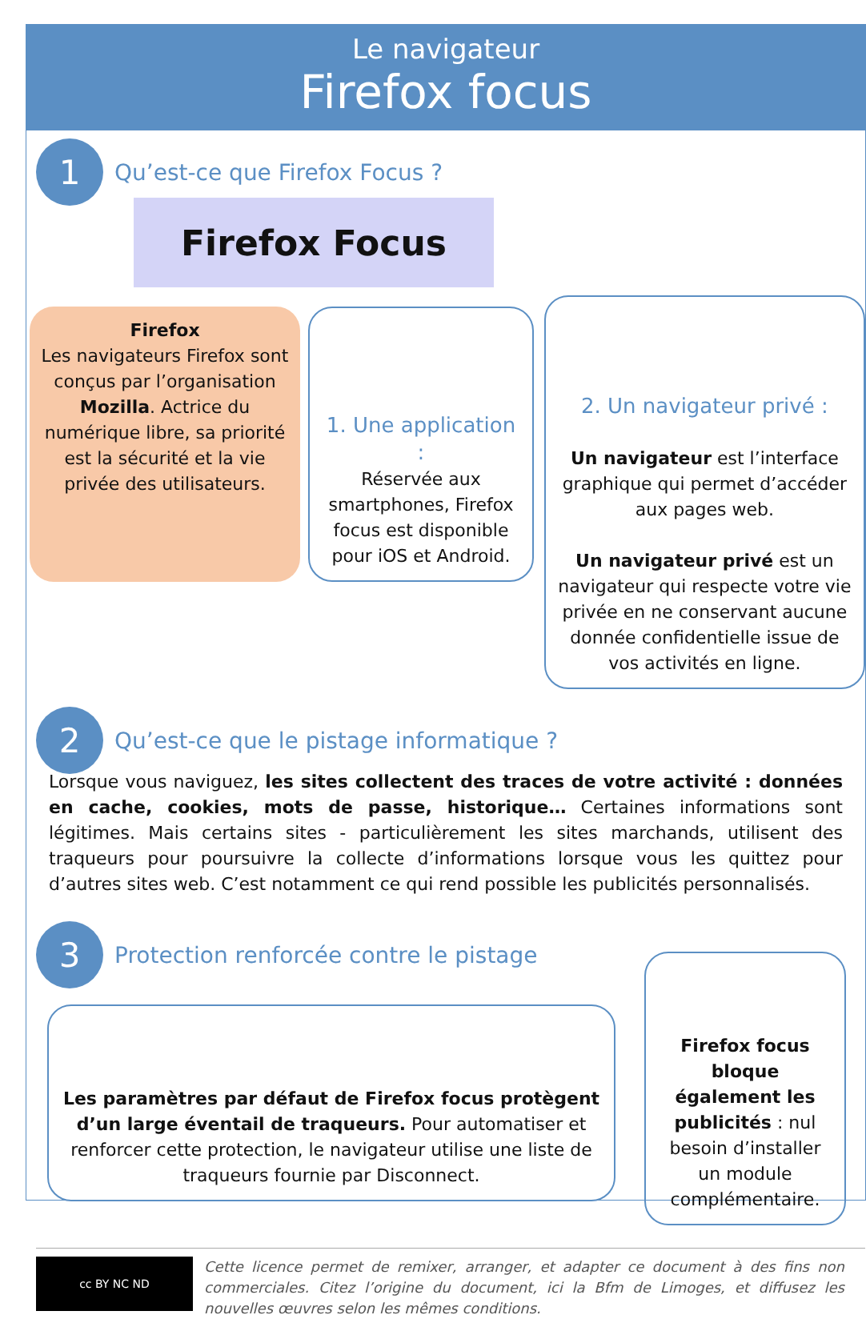Le navigateur
Firefox focus
1
Qu’est-ce que Firefox Focus ?
Firefox Focus
Firefox
Les navigateurs Firefox sont conçus par l’organisation Mozilla. Actrice du numérique libre, sa priorité est la sécurité et la vie privée des utilisateurs.
1. Une application :
Réservée aux smartphones, Firefox focus est disponible pour iOS et Android.
2. Un navigateur privé :
Un navigateur est l’interface graphique qui permet d’accéder aux pages web.
Un navigateur privé est un navigateur qui respecte votre vie privée en ne conservant aucune donnée confidentielle issue de vos activités en ligne.
2
Qu’est-ce que le pistage informatique ?
Lorsque vous naviguez, les sites collectent des traces de votre activité : données en cache, cookies, mots de passe, historique… Certaines informations sont légitimes. Mais certains sites - particulièrement les sites marchands, utilisent des traqueurs pour poursuivre la collecte d’informations lorsque vous les quittez pour d’autres sites web. C’est notamment ce qui rend possible les publicités personnalisés.
3
Protection renforcée contre le pistage
Les paramètres par défaut de Firefox focus protègent d’un large éventail de traqueurs. Pour automatiser et renforcer cette protection, le navigateur utilise une liste de traqueurs fournie par Disconnect.
Firefox focus bloque également les publicités : nul besoin d’installer un module complémentaire.
cc BY NC ND
Cette licence permet de remixer, arranger, et adapter ce document à des fins non commerciales. Citez l’origine du document, ici la Bfm de Limoges, et diffusez les nouvelles œuvres selon les mêmes conditions.